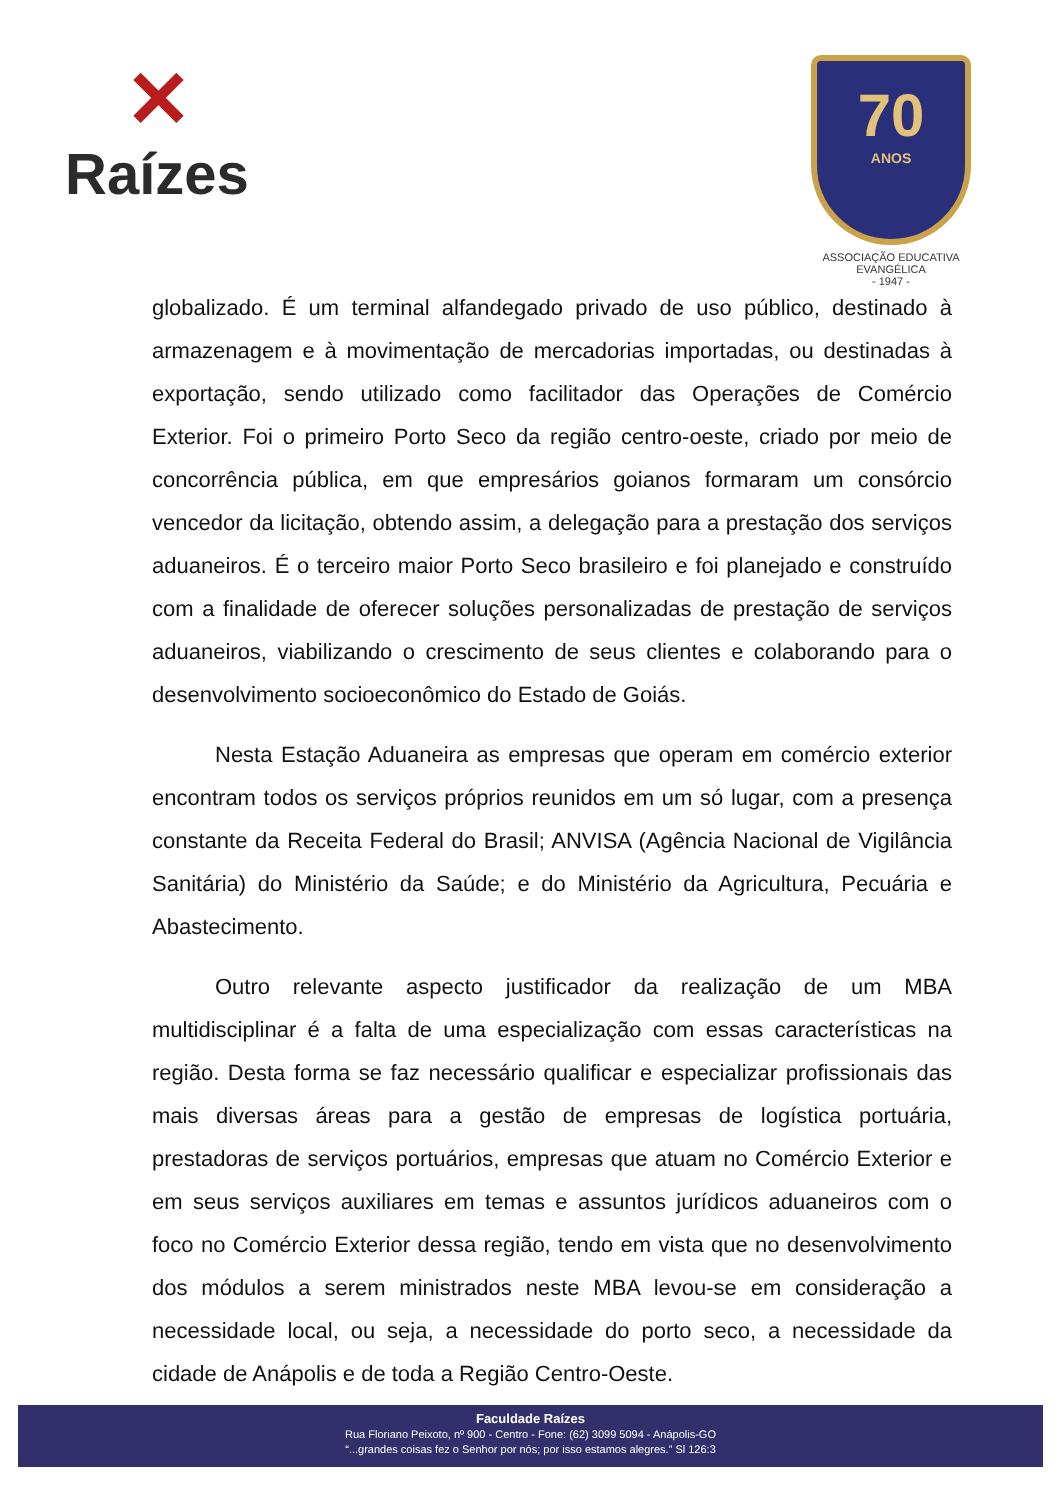✕
Raízes
70
ANOS
ASSOCIAÇÃO EDUCATIVA EVANGÉLICA
- 1947 -
globalizado. É um terminal alfandegado privado de uso público, destinado à armazenagem e à movimentação de mercadorias importadas, ou destinadas à exportação, sendo utilizado como facilitador das Operações de Comércio Exterior. Foi o primeiro Porto Seco da região centro-oeste, criado por meio de concorrência pública, em que empresários goianos formaram um consórcio vencedor da licitação, obtendo assim, a delegação para a prestação dos serviços aduaneiros. É o terceiro maior Porto Seco brasileiro e foi planejado e construído com a finalidade de oferecer soluções personalizadas de prestação de serviços aduaneiros, viabilizando o crescimento de seus clientes e colaborando para o desenvolvimento socioeconômico do Estado de Goiás.
Nesta Estação Aduaneira as empresas que operam em comércio exterior encontram todos os serviços próprios reunidos em um só lugar, com a presença constante da Receita Federal do Brasil; ANVISA (Agência Nacional de Vigilância Sanitária) do Ministério da Saúde; e do Ministério da Agricultura, Pecuária e Abastecimento.
Outro relevante aspecto justificador da realização de um MBA multidisciplinar é a falta de uma especialização com essas características na região. Desta forma se faz necessário qualificar e especializar profissionais das mais diversas áreas para a gestão de empresas de logística portuária, prestadoras de serviços portuários, empresas que atuam no Comércio Exterior e em seus serviços auxiliares em temas e assuntos jurídicos aduaneiros com o foco no Comércio Exterior dessa região, tendo em vista que no desenvolvimento dos módulos a serem ministrados neste MBA levou-se em consideração a necessidade local, ou seja, a necessidade do porto seco, a necessidade da cidade de Anápolis e de toda a Região Centro-Oeste.
Faculdade Raízes
Rua Floriano Peixoto, nº 900 - Centro - Fone: (62) 3099 5094 - Anápolis-GO
“...grandes coisas fez o Senhor por nós; por isso estamos alegres.” Sl 126:3